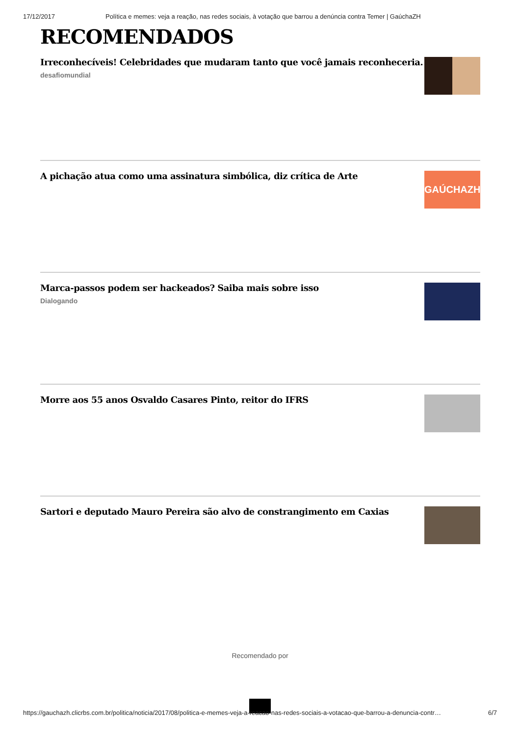17/12/2017 Política e memes: veja a reação, nas redes sociais, à votação que barrou a denúncia contra Temer | GaúchaZH
RECOMENDADOS
Irreconhecíveis! Celebridades que mudaram tanto que você jamais reconheceria.
desafiomundial
A pichação atua como uma assinatura simbólica, diz crítica de Arte
GAÚCHAZH
Marca-passos podem ser hackeados? Saiba mais sobre isso
Dialogando
Morre aos 55 anos Osvaldo Casares Pinto, reitor do IFRS
Sartori e deputado Mauro Pereira são alvo de constrangimento em Caxias
Recomendado por
https://gauchazh.clicrbs.com.br/politica/noticia/2017/08/politica-e-memes-veja-a-reacao-nas-redes-sociais-a-votacao-que-barrou-a-denuncia-contr… 6/7